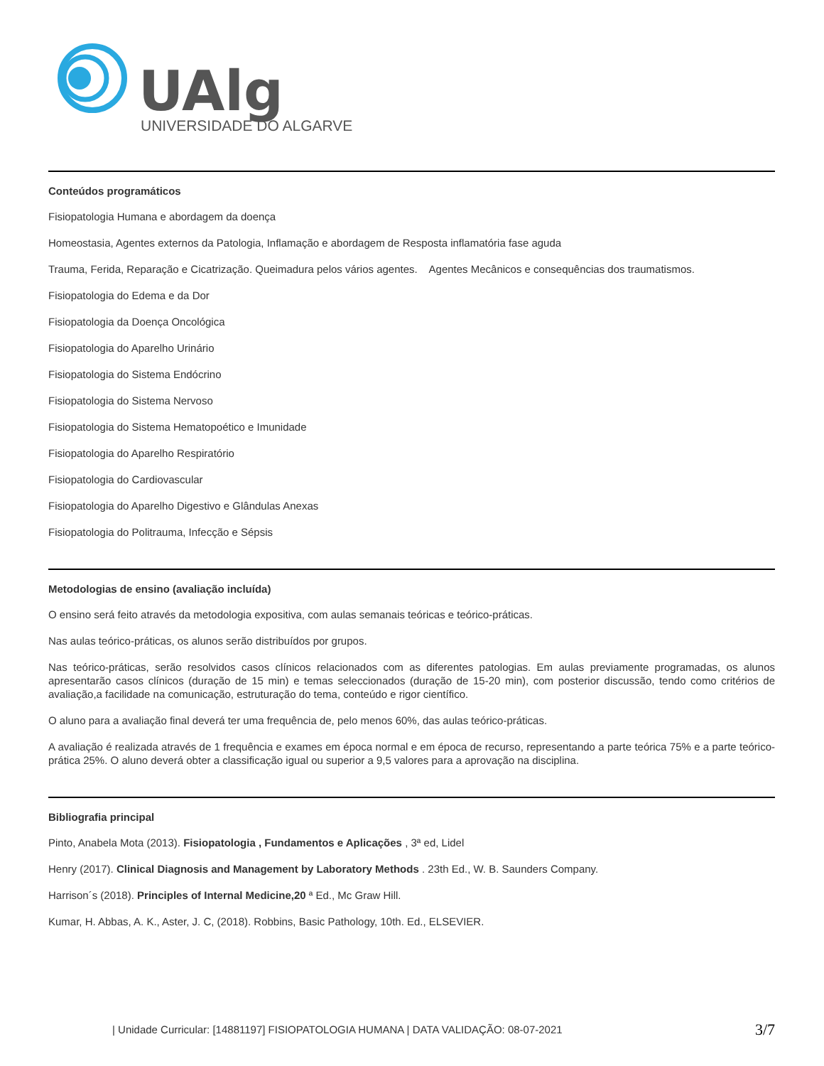UAlg
UNIVERSIDADE DO ALGARVE
Conteúdos programáticos
Fisiopatologia Humana e abordagem da doença
Homeostasia, Agentes externos da Patologia, Inflamação e abordagem de Resposta inflamatória fase aguda
Trauma, Ferida, Reparação e Cicatrização. Queimadura pelos vários agentes. Agentes Mecânicos e consequências dos traumatismos.
Fisiopatologia do Edema e da Dor
Fisiopatologia da Doença Oncológica
Fisiopatologia do Aparelho Urinário
Fisiopatologia do Sistema Endócrino
Fisiopatologia do Sistema Nervoso
Fisiopatologia do Sistema Hematopoético e Imunidade
Fisiopatologia do Aparelho Respiratório
Fisiopatologia do Cardiovascular
Fisiopatologia do Aparelho Digestivo e Glândulas Anexas
Fisiopatologia do Politrauma, Infecção e Sépsis
Metodologias de ensino (avaliação incluída)
O ensino será feito através da metodologia expositiva, com aulas semanais teóricas e teórico-práticas.
Nas aulas teórico-práticas, os alunos serão distribuídos por grupos.
Nas teórico-práticas, serão resolvidos casos clínicos relacionados com as diferentes patologias. Em aulas previamente programadas, os alunos apresentarão casos clínicos (duração de 15 min) e temas seleccionados (duração de 15-20 min), com posterior discussão, tendo como critérios de avaliação,a facilidade na comunicação, estruturação do tema, conteúdo e rigor científico.
O aluno para a avaliação final deverá ter uma frequência de, pelo menos 60%, das aulas teórico-práticas.
A avaliação é realizada através de 1 frequência e exames em época normal e em época de recurso, representando a parte teórica 75% e a parte teórico-prática 25%. O aluno deverá obter a classificação igual ou superior a 9,5 valores para a aprovação na disciplina.
Bibliografia principal
Pinto, Anabela Mota (2013). Fisiopatologia , Fundamentos e Aplicações , 3ª ed, Lidel
Henry (2017). Clinical Diagnosis and Management by Laboratory Methods . 23th Ed., W. B. Saunders Company.
Harrison´s (2018). Principles of Internal Medicine,20 ª Ed., Mc Graw Hill.
Kumar, H. Abbas, A. K., Aster, J. C, (2018). Robbins, Basic Pathology, 10th. Ed., ELSEVIER.
| Unidade Curricular: [14881197] FISIOPATOLOGIA HUMANA | DATA VALIDAÇÃO: 08-07-2021 3/7